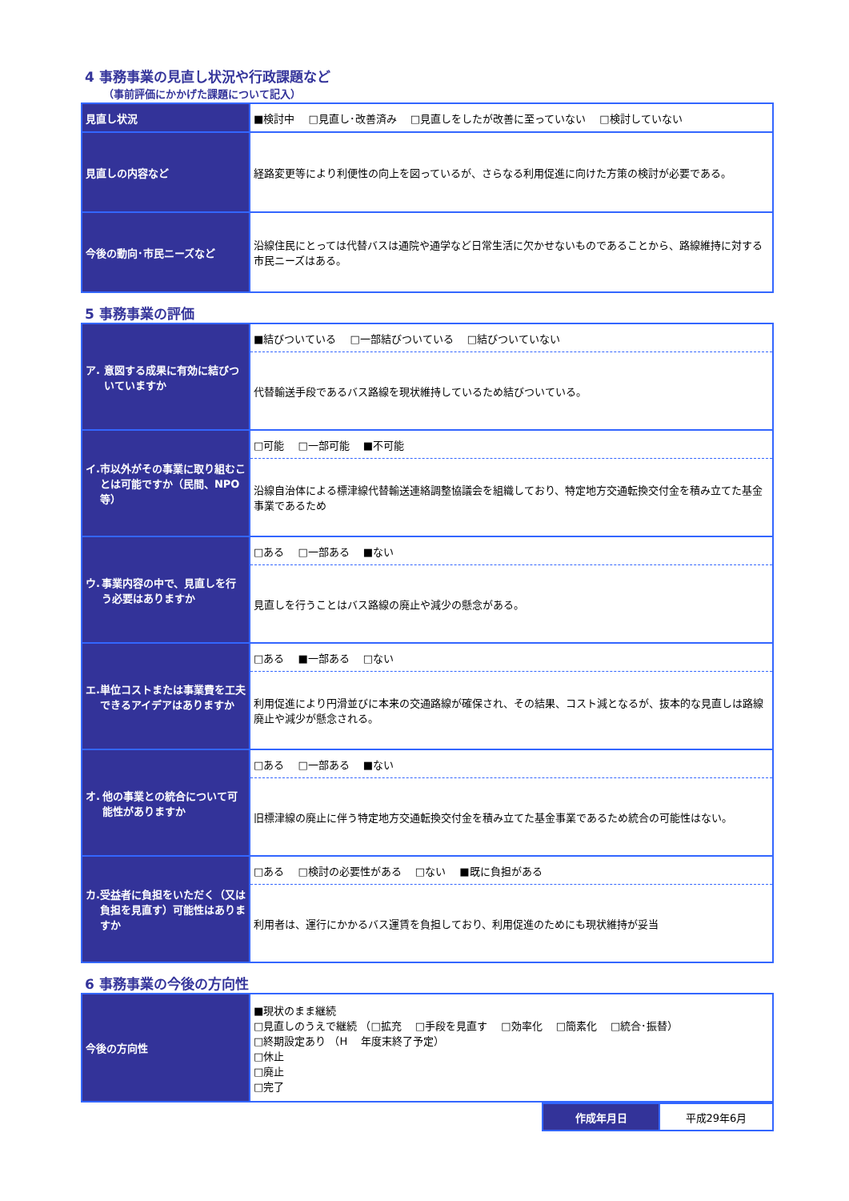4 事務事業の見直し状況や行政課題など
（事前評価にかかげた課題について記入）
| 見直し状況 | ■検討中 □見直し･改善済み □見直しをしたが改善に至っていない □検討していない |
| 見直しの内容など | 経路変更等により利便性の向上を図っているが、さらなる利用促進に向けた方策の検討が必要である。 |
| 今後の動向･市民ニーズなど | 沿線住民にとっては代替バスは通院や通学など日常生活に欠かせないものであることから、路線維持に対する市民ニーズはある。 |
5 事務事業の評価
| ア. 意図する成果に有効に結びついていますか | ■結びついている □一部結びついている □結びついていない 代替輸送手段であるバス路線を現状維持しているため結びついている。 |
| イ. 市以外がその事業に取り組むことは可能ですか（民間、NPO等） | □可能 □一部可能 ■不可能 沿線自治体による標津線代替輸送連絡調整協議会を組織しており、特定地方交通転換交付金を積み立てた基金事業であるため |
| ウ. 事業内容の中で、見直しを行う必要はありますか | □ある □一部ある ■ない 見直しを行うことはバス路線の廃止や減少の懸念がある。 |
| エ. 単位コストまたは事業費を工夫できるアイデアはありますか | □ある ■一部ある □ない 利用促進により円滑並びに本来の交通路線が確保され、その結果、コスト減となるが、抜本的な見直しは路線廃止や減少が懸念される。 |
| オ. 他の事業との統合について可能性がありますか | □ある □一部ある ■ない 旧標津線の廃止に伴う特定地方交通転換交付金を積み立てた基金事業であるため統合の可能性はない。 |
| カ. 受益者に負担をいただく（又は負担を見直す）可能性はありますか | □ある □検討の必要性がある □ない ■既に負担がある 利用者は、運行にかかるバス運賃を負担しており、利用促進のためにも現状維持が妥当 |
6 事務事業の今後の方向性
| 今後の方向性 | ■現状のまま継続 □見直しのうえで継続 （□拡充 □手段を見直す □効率化 □簡素化 □統合･振替） □終期設定あり （H 年度末終了予定） □休止 □廃止 □完了 |
| 作成年月日 | 平成29年6月 |